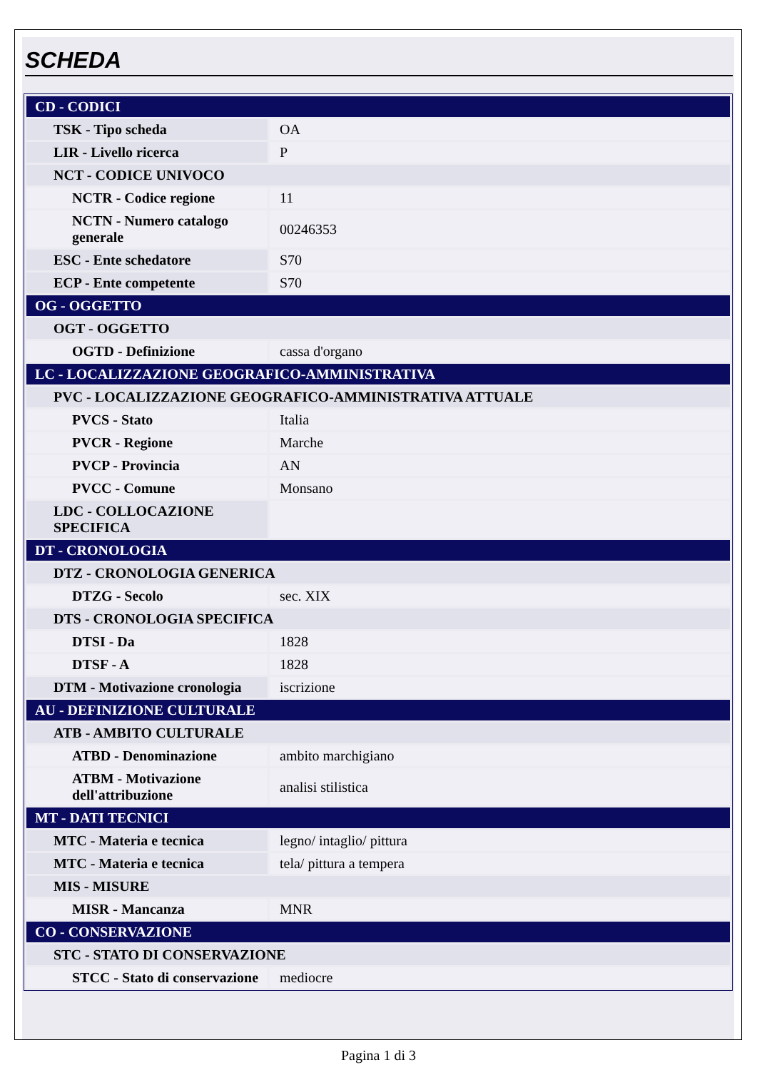SCHEDA
| CD - CODICI | |
| TSK - Tipo scheda | OA |
| LIR - Livello ricerca | P |
| NCT - CODICE UNIVOCO | |
| NCTR - Codice regione | 11 |
| NCTN - Numero catalogo generale | 00246353 |
| ESC - Ente schedatore | S70 |
| ECP - Ente competente | S70 |
| OG - OGGETTO | |
| OGT - OGGETTO | |
| OGTD - Definizione | cassa d'organo |
| LC - LOCALIZZAZIONE GEOGRAFICO-AMMINISTRATIVA | |
| PVC - LOCALIZZAZIONE GEOGRAFICO-AMMINISTRATIVA ATTUALE | |
| PVCS - Stato | Italia |
| PVCR - Regione | Marche |
| PVCP - Provincia | AN |
| PVCC - Comune | Monsano |
| LDC - COLLOCAZIONE SPECIFICA | |
| DT - CRONOLOGIA | |
| DTZ - CRONOLOGIA GENERICA | |
| DTZG - Secolo | sec. XIX |
| DTS - CRONOLOGIA SPECIFICA | |
| DTSI - Da | 1828 |
| DTSF - A | 1828 |
| DTM - Motivazione cronologia | iscrizione |
| AU - DEFINIZIONE CULTURALE | |
| ATB - AMBITO CULTURALE | |
| ATBD - Denominazione | ambito marchigiano |
| ATBM - Motivazione dell'attribuzione | analisi stilistica |
| MT - DATI TECNICI | |
| MTC - Materia e tecnica | legno/ intaglio/ pittura |
| MTC - Materia e tecnica | tela/ pittura a tempera |
| MIS - MISURE | |
| MISR - Mancanza | MNR |
| CO - CONSERVAZIONE | |
| STC - STATO DI CONSERVAZIONE | |
| STCC - Stato di conservazione | mediocre |
Pagina 1 di 3